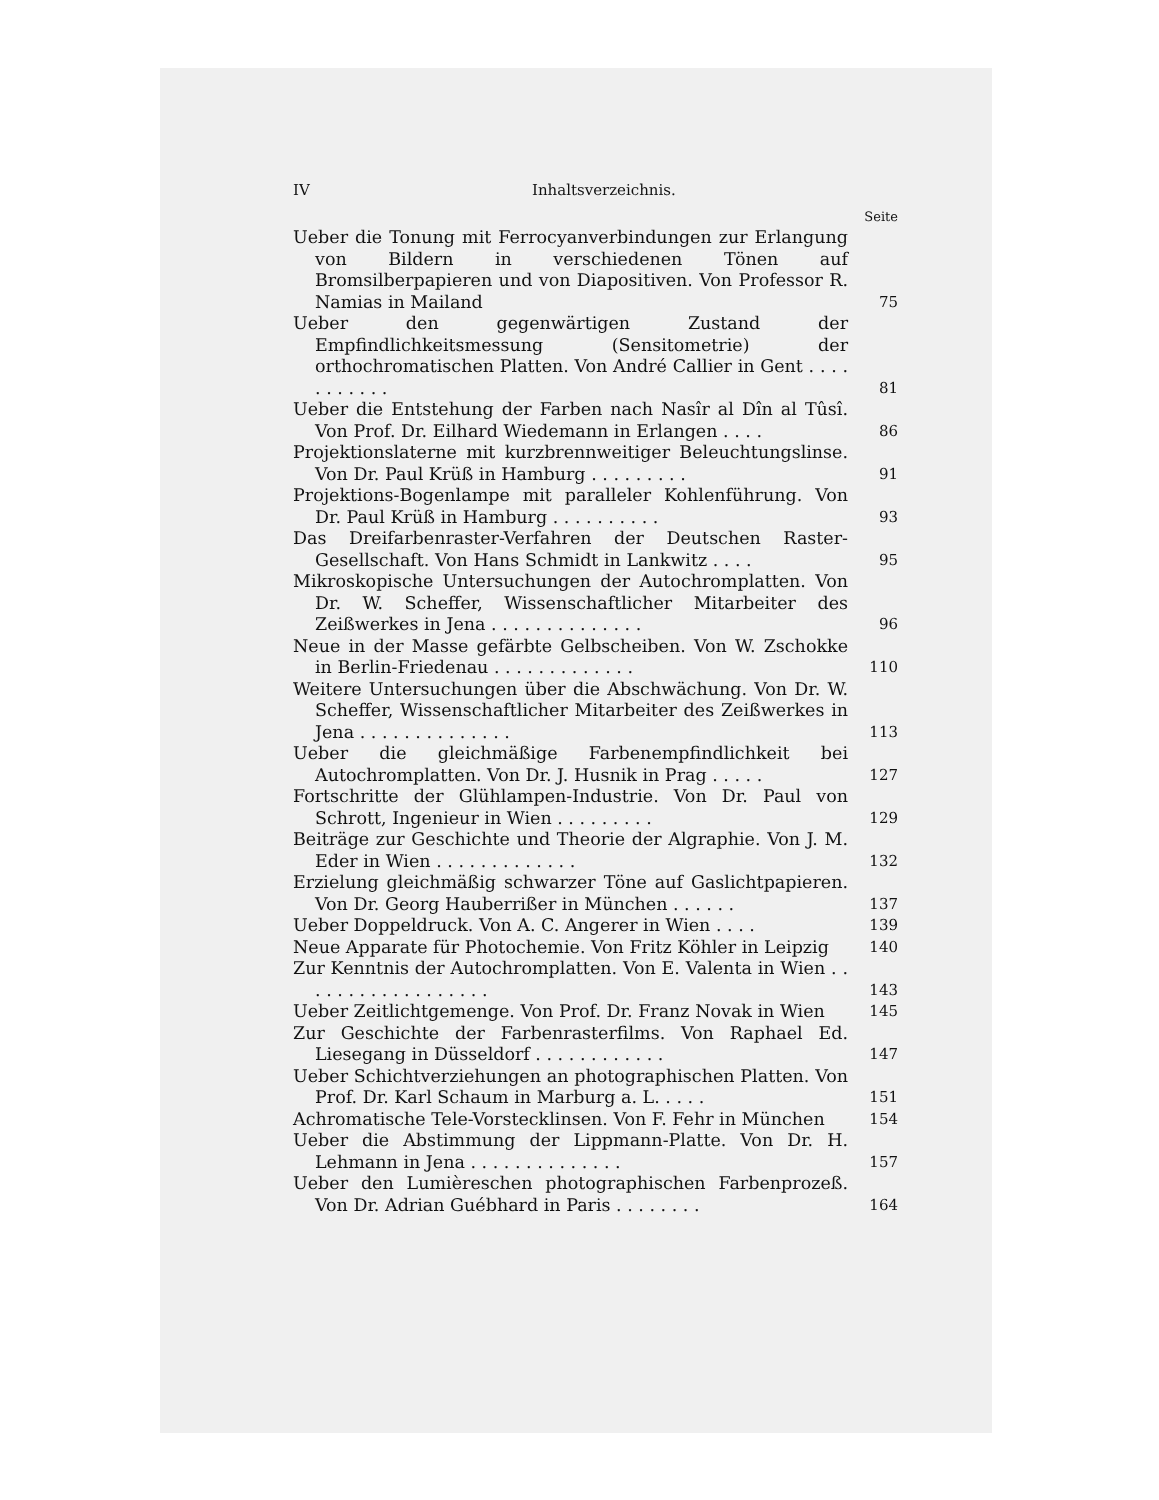IV Inhaltsverzeichnis.
Seite
Ueber die Tonung mit Ferrocyanverbindungen zur Erlangung von Bildern in verschiedenen Tönen auf Bromsilberpapieren und von Diapositiven. Von Professor R. Namias in Mailand
75
Ueber den gegenwärtigen Zustand der Empfindlichkeitsmessung (Sensitometrie) der orthochromatischen Platten. Von André Callier in Gent . . . . . . . . . . .
81
Ueber die Entstehung der Farben nach Nasîr al Dîn al Tûsî. Von Prof. Dr. Eilhard Wiedemann in Erlangen . . . .
86
Projektionslaterne mit kurzbrennweitiger Beleuchtungslinse. Von Dr. Paul Krüß in Hamburg . . . . . . . . .
91
Projektions-Bogenlampe mit paralleler Kohlenführung. Von Dr. Paul Krüß in Hamburg . . . . . . . . . .
93
Das Dreifarbenraster-Verfahren der Deutschen Raster-Gesellschaft. Von Hans Schmidt in Lankwitz . . . .
95
Mikroskopische Untersuchungen der Autochromplatten. Von Dr. W. Scheffer, Wissenschaftlicher Mitarbeiter des Zeißwerkes in Jena . . . . . . . . . . . . . .
96
Neue in der Masse gefärbte Gelbscheiben. Von W. Zschokke in Berlin-Friedenau . . . . . . . . . . . . .
110
Weitere Untersuchungen über die Abschwächung. Von Dr. W. Scheffer, Wissenschaftlicher Mitarbeiter des Zeißwerkes in Jena . . . . . . . . . . . . . .
113
Ueber die gleichmäßige Farbenempfindlichkeit bei Autochromplatten. Von Dr. J. Husnik in Prag . . . . .
127
Fortschritte der Glühlampen-Industrie. Von Dr. Paul von Schrott, Ingenieur in Wien . . . . . . . . .
129
Beiträge zur Geschichte und Theorie der Algraphie. Von J. M. Eder in Wien . . . . . . . . . . . . .
132
Erzielung gleichmäßig schwarzer Töne auf Gaslichtpapieren. Von Dr. Georg Hauberrißer in München . . . . . .
137
Ueber Doppeldruck. Von A. C. Angerer in Wien . . . .
139
Neue Apparate für Photochemie. Von Fritz Köhler in Leipzig
140
Zur Kenntnis der Autochromplatten. Von E. Valenta in Wien . . . . . . . . . . . . . . . . . .
143
Ueber Zeitlichtgemenge. Von Prof. Dr. Franz Novak in Wien
145
Zur Geschichte der Farbenrasterfilms. Von Raphael Ed. Liesegang in Düsseldorf . . . . . . . . . . . .
147
Ueber Schichtverziehungen an photographischen Platten. Von Prof. Dr. Karl Schaum in Marburg a. L. . . . .
151
Achromatische Tele-Vorstecklinsen. Von F. Fehr in München
154
Ueber die Abstimmung der Lippmann-Platte. Von Dr. H. Lehmann in Jena . . . . . . . . . . . . . .
157
Ueber den Lumièreschen photographischen Farbenprozeß. Von Dr. Adrian Guébhard in Paris . . . . . . . .
164